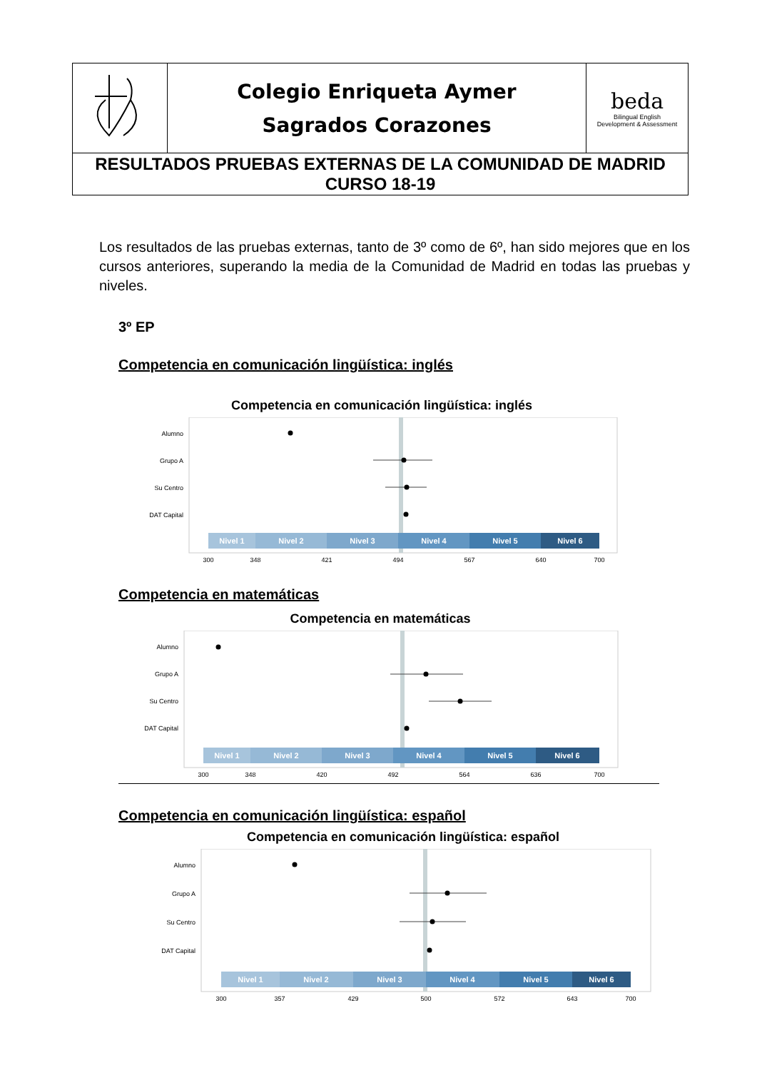| | Colegio Enriqueta Aymer Sagrados Corazones | beda Bilingual English Development & Assessment |
| RESULTADOS PRUEBAS EXTERNAS DE LA COMUNIDAD DE MADRID CURSO 18-19 | | |
Los resultados de las pruebas externas, tanto de 3º como de 6º, han sido mejores que en los cursos anteriores, superando la media de la Comunidad de Madrid en todas las pruebas y niveles.
3º EP
Competencia en comunicación lingüística: inglés
Competencia en comunicación lingüística: inglés
Alumno
Grupo A
Su Centro
DAT Capital
Nivel 1
Nivel 2
Nivel 3
Nivel 4
Nivel 5
Nivel 6
300
348
421
494
567
640
700
Competencia en matemáticas
Competencia en matemáticas
Alumno
Grupo A
Su Centro
DAT Capital
Nivel 1
Nivel 2
Nivel 3
Nivel 4
Nivel 5
Nivel 6
300
348
420
492
564
636
700
Competencia en comunicación lingüística: español
Competencia en comunicación lingüística: español
Alumno
Grupo A
Su Centro
DAT Capital
Nivel 1
Nivel 2
Nivel 3
Nivel 4
Nivel 5
Nivel 6
300
357
429
500
572
643
700